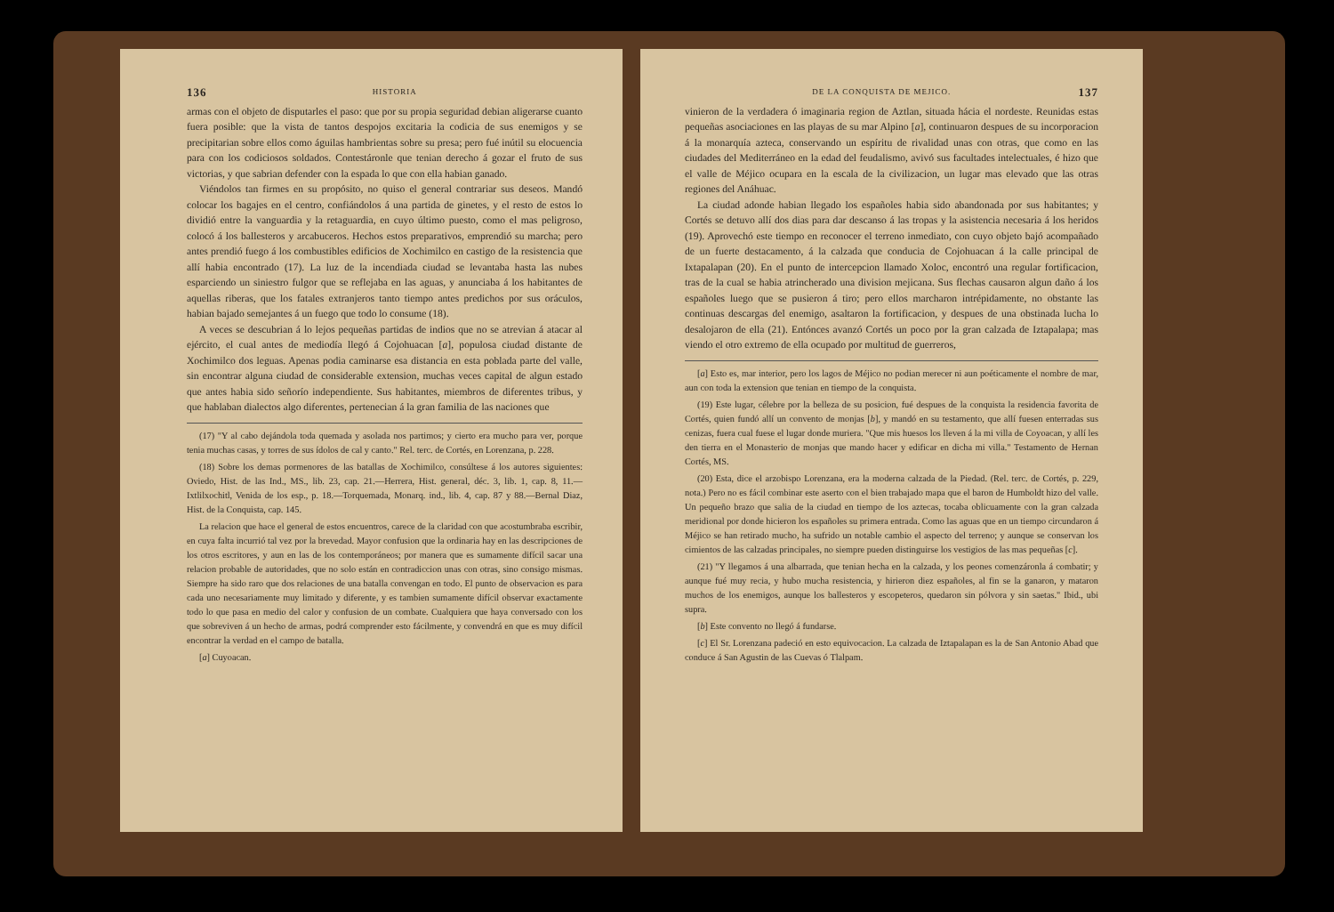136 HISTORIA
armas con el objeto de disputarles el paso: que por su propia seguridad debian aligerarse cuanto fuera posible: que la vista de tantos despojos excitaria la codicia de sus enemigos y se precipitarian sobre ellos como águilas hambrientas sobre su presa; pero fué inútil su elocuencia para con los codiciosos soldados. Contestáronle que tenian derecho á gozar el fruto de sus victorias, y que sabrian defender con la espada lo que con ella habian ganado.
Viéndolos tan firmes en su propósito, no quiso el general contrariar sus deseos. Mandó colocar los bagajes en el centro, confiándolos á una partida de ginetes, y el resto de estos lo dividió entre la vanguardia y la retaguardia, en cuyo último puesto, como el mas peligroso, colocó á los ballesteros y arcabuceros. Hechos estos preparativos, emprendió su marcha; pero antes prendió fuego á los combustibles edificios de Xochimilco en castigo de la resistencia que allí habia encontrado (17). La luz de la incendiada ciudad se levantaba hasta las nubes esparciendo un siniestro fulgor que se reflejaba en las aguas, y anunciaba á los habitantes de aquellas riberas, que los fatales extranjeros tanto tiempo antes predichos por sus oráculos, habian bajado semejantes á un fuego que todo lo consume (18).
A veces se descubrian á lo lejos pequeñas partidas de indios que no se atrevian á atacar al ejército, el cual antes de mediodía llegó á Cojohuacan [a], populosa ciudad distante de Xochimilco dos leguas. Apenas podia caminarse esa distancia en esta poblada parte del valle, sin encontrar alguna ciudad de considerable extension, muchas veces capital de algun estado que antes habia sido señorío independiente. Sus habitantes, miembros de diferentes tribus, y que hablaban dialectos algo diferentes, pertenecian á la gran familia de las naciones que
(17) "Y al cabo dejándola toda quemada y asolada nos partimos; y cierto era mucho para ver, porque tenia muchas casas, y torres de sus ídolos de cal y canto." Rel. terc. de Cortés, en Lorenzana, p. 228.
(18) Sobre los demas pormenores de las batallas de Xochimilco, consúltese á los autores siguientes: Oviedo, Hist. de las Ind., MS., lib. 23, cap. 21.—Herrera, Hist. general, déc. 3, lib. 1, cap. 8, 11.—Ixtlilxochitl, Venida de los esp., p. 18.—Torquemada, Monarq. ind., lib. 4, cap. 87 y 88.—Bernal Diaz, Hist. de la Conquista, cap. 145.
La relacion que hace el general de estos encuentros, carece de la claridad con que acostumbraba escribir, en cuya falta incurrió tal vez por la brevedad. Mayor confusion que la ordinaria hay en las descripciones de los otros escritores, y aun en las de los contemporáneos; por manera que es sumamente difícil sacar una relacion probable de autoridades, que no solo están en contradiccion unas con otras, sino consigo mismas. Siempre ha sido raro que dos relaciones de una batalla convengan en todo. El punto de observacion es para cada uno necesariamente muy limitado y diferente, y es tambien sumamente difícil observar exactamente todo lo que pasa en medio del calor y confusion de un combate. Cualquiera que haya conversado con los que sobreviven á un hecho de armas, podrá comprender esto fácilmente, y convendrá en que es muy difícil encontrar la verdad en el campo de batalla.
[a] Cuyoacan.
DE LA CONQUISTA DE MEJICO. 137
vinieron de la verdadera ó imaginaria region de Aztlan, situada hácia el nordeste. Reunidas estas pequeñas asociaciones en las playas de su mar Alpino [a], continuaron despues de su incorporacion á la monarquía azteca, conservando un espíritu de rivalidad unas con otras, que como en las ciudades del Mediterráneo en la edad del feudalismo, avivó sus facultades intelectuales, é hizo que el valle de Méjico ocupara en la escala de la civilizacion, un lugar mas elevado que las otras regiones del Anáhuac.
La ciudad adonde habian llegado los españoles habia sido abandonada por sus habitantes; y Cortés se detuvo allí dos dias para dar descanso á las tropas y la asistencia necesaria á los heridos (19). Aprovechó este tiempo en reconocer el terreno inmediato, con cuyo objeto bajó acompañado de un fuerte destacamento, á la calzada que conducia de Cojohuacan á la calle principal de Ixtapalapan (20). En el punto de intercepcion llamado Xoloc, encontró una regular fortificacion, tras de la cual se habia atrincherado una division mejicana. Sus flechas causaron algun daño á los españoles luego que se pusieron á tiro; pero ellos marcharon intrépidamente, no obstante las continuas descargas del enemigo, asaltaron la fortificacion, y despues de una obstinada lucha lo desalojaron de ella (21). Entónces avanzó Cortés un poco por la gran calzada de Iztapalapa; mas viendo el otro extremo de ella ocupado por multitud de guerreros,
[a] Esto es, mar interior, pero los lagos de Méjico no podian merecer ni aun poéticamente el nombre de mar, aun con toda la extension que tenian en tiempo de la conquista.
(19) Este lugar, célebre por la belleza de su posicion, fué despues de la conquista la residencia favorita de Cortés, quien fundó allí un convento de monjas [b], y mandó en su testamento, que allí fuesen enterradas sus cenizas, fuera cual fuese el lugar donde muriera. "Que mis huesos los lleven á la mi villa de Coyoacan, y allí les den tierra en el Monasterio de monjas que mando hacer y edificar en dicha mi villa." Testamento de Hernan Cortés, MS.
(20) Esta, dice el arzobispo Lorenzana, era la moderna calzada de la Piedad. (Rel. terc. de Cortés, p. 229, nota.) Pero no es fácil combinar este aserto con el bien trabajado mapa que el baron de Humboldt hizo del valle. Un pequeño brazo que salia de la ciudad en tiempo de los aztecas, tocaba oblicuamente con la gran calzada meridional por donde hicieron los españoles su primera entrada. Como las aguas que en un tiempo circundaron á Méjico se han retirado mucho, ha sufrido un notable cambio el aspecto del terreno; y aunque se conservan los cimientos de las calzadas principales, no siempre pueden distinguirse los vestigios de las mas pequeñas [c].
(21) "Y llegamos á una albarrada, que tenian hecha en la calzada, y los peones comenzáronla á combatir; y aunque fué muy recia, y hubo mucha resistencia, y hirieron diez españoles, al fin se la ganaron, y mataron muchos de los enemigos, aunque los ballesteros y escopeteros, quedaron sin pólvora y sin saetas." Ibid., ubi supra.
[b] Este convento no llegó á fundarse.
[c] El Sr. Lorenzana padeció en esto equivocacion. La calzada de Iztapalapan es la de San Antonio Abad que conduce á San Agustin de las Cuevas ó Tlalpam.